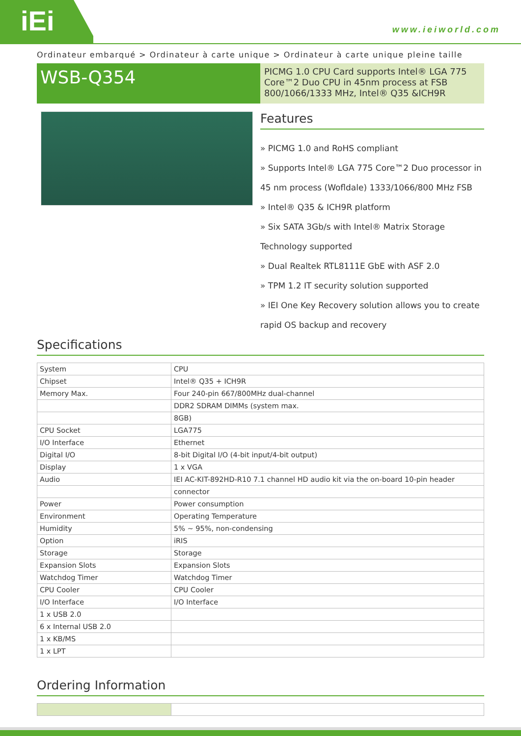iEi
www.ieiworld.com
Ordinateur embarqué > Ordinateur à carte unique > Ordinateur à carte unique pleine taille
WSB-Q354
PICMG 1.0 CPU Card supports Intel® LGA 775 Core™2 Duo CPU in 45nm process at FSB 800/1066/1333 MHz, Intel® Q35 &ICH9R
Features
» PICMG 1.0 and RoHS compliant
» Supports Intel® LGA 775 Core™2 Duo processor in 45 nm process (Wofldale) 1333/1066/800 MHz FSB
» Intel® Q35 & ICH9R platform
» Six SATA 3Gb/s with Intel® Matrix Storage Technology supported
» Dual Realtek RTL8111E GbE with ASF 2.0
» TPM 1.2 IT security solution supported
» IEI One Key Recovery solution allows you to create rapid OS backup and recovery
Specifications
| System | CPU |
| Chipset | Intel® Q35 + ICH9R |
| Memory Max. | Four 240-pin 667/800MHz dual-channel |
| | DDR2 SDRAM DIMMs (system max. |
| | 8GB) |
| CPU Socket | LGA775 |
| I/O Interface | Ethernet |
| Digital I/O | 8-bit Digital I/O (4-bit input/4-bit output) |
| Display | 1 x VGA |
| Audio | IEI AC-KIT-892HD-R10 7.1 channel HD audio kit via the on-board 10-pin header |
| | connector |
| Power | Power consumption |
| Environment | Operating Temperature |
| Humidity | 5% ~ 95%, non-condensing |
| Option | iRIS |
| Storage | Storage |
| Expansion Slots | Expansion Slots |
| Watchdog Timer | Watchdog Timer |
| CPU Cooler | CPU Cooler |
| I/O Interface | I/O Interface |
| 1 x USB 2.0 | |
| 6 x Internal USB 2.0 | |
| 1 x KB/MS | |
| 1 x LPT | |
Ordering Information